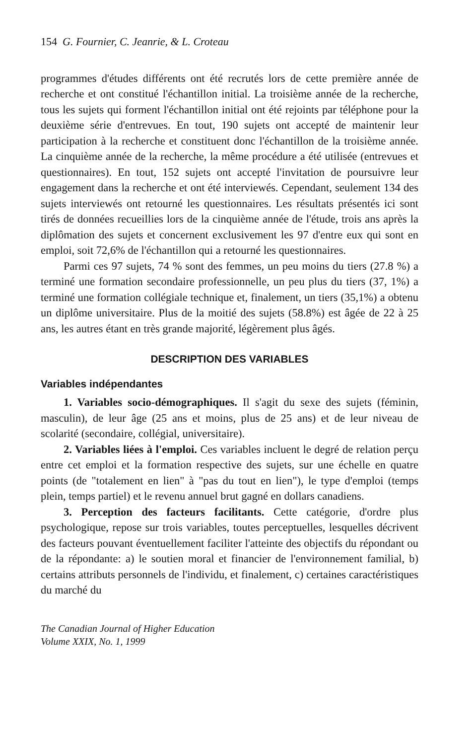154 G. Fournier, C. Jeanrie, & L. Croteau
programmes d'études différents ont été recrutés lors de cette première année de recherche et ont constitué l'échantillon initial. La troisième année de la recherche, tous les sujets qui forment l'échantillon initial ont été rejoints par téléphone pour la deuxième série d'entrevues. En tout, 190 sujets ont accepté de maintenir leur participation à la recherche et constituent donc l'échantillon de la troisième année. La cinquième année de la recherche, la même procédure a été utilisée (entrevues et questionnaires). En tout, 152 sujets ont accepté l'invitation de poursuivre leur engagement dans la recherche et ont été interviewés. Cependant, seulement 134 des sujets interviewés ont retourné les questionnaires. Les résultats présentés ici sont tirés de données recueillies lors de la cinquième année de l'étude, trois ans après la diplômation des sujets et concernent exclusivement les 97 d'entre eux qui sont en emploi, soit 72,6% de l'échantillon qui a retourné les questionnaires.
Parmi ces 97 sujets, 74 % sont des femmes, un peu moins du tiers (27.8 %) a terminé une formation secondaire professionnelle, un peu plus du tiers (37, 1%) a terminé une formation collégiale technique et, finalement, un tiers (35,1%) a obtenu un diplôme universitaire. Plus de la moitié des sujets (58.8%) est âgée de 22 à 25 ans, les autres étant en très grande majorité, légèrement plus âgés.
DESCRIPTION DES VARIABLES
Variables indépendantes
1. Variables socio-démographiques. Il s'agit du sexe des sujets (féminin, masculin), de leur âge (25 ans et moins, plus de 25 ans) et de leur niveau de scolarité (secondaire, collégial, universitaire).
2. Variables liées à l'emploi. Ces variables incluent le degré de relation perçu entre cet emploi et la formation respective des sujets, sur une échelle en quatre points (de "totalement en lien" à "pas du tout en lien"), le type d'emploi (temps plein, temps partiel) et le revenu annuel brut gagné en dollars canadiens.
3. Perception des facteurs facilitants. Cette catégorie, d'ordre plus psychologique, repose sur trois variables, toutes perceptuelles, lesquelles décrivent des facteurs pouvant éventuellement faciliter l'atteinte des objectifs du répondant ou de la répondante: a) le soutien moral et financier de l'environnement familial, b) certains attributs personnels de l'individu, et finalement, c) certaines caractéristiques du marché du
The Canadian Journal of Higher Education
Volume XXIX, No. 1, 1999